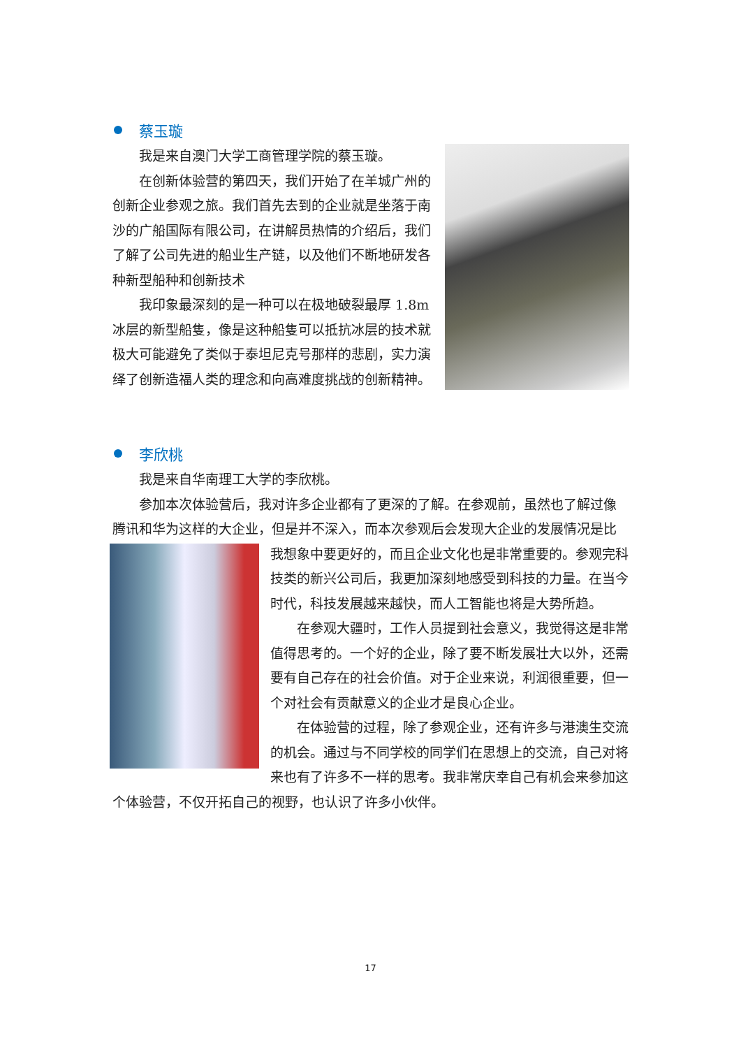蔡玉璇
我是来自澳门大学工商管理学院的蔡玉璇。
在创新体验营的第四天，我们开始了在羊城广州的创新企业参观之旅。我们首先去到的企业就是坐落于南沙的广船国际有限公司，在讲解员热情的介绍后，我们了解了公司先进的船业生产链，以及他们不断地研发各种新型船种和创新技术
我印象最深刻的是一种可以在极地破裂最厚 1.8m 冰层的新型船隻，像是这种船隻可以抵抗冰层的技术就极大可能避免了类似于泰坦尼克号那样的悲剧，实力演绎了创新造福人类的理念和向高难度挑战的创新精神。
李欣桃
我是来自华南理工大学的李欣桃。
参加本次体验营后，我对许多企业都有了更深的了解。在参观前，虽然也了解过像腾讯和华为这样的大企业，但是并不深入，而本次参观后会发现大企业的 发展情况是比我想象中要更好的，而且企业文化也是非常重要的。参观完科技类的新兴公司后，我更加深刻地感受到科技的力量。在当今时代，科技发展越来越快，而人工智能也将是大势所趋。
在参观大疆时，工作人员提到社会意义，我觉得这是非常值得思考的。一个好的企业，除了要不断发展壮大以外，还需要有自己存在的社会价值。对于企业来说，利润很重要，但一个对社会有贡献意义的企业才是良心企业。
在体验营的过程，除了参观企业，还有许多与港澳生交流的机会。通过与不同学校的同学们在思想上的交流，自己对将来也有了许多不一样的思考。我非常庆幸自己有机会来参加这个体验营，不仅开拓自己的视野，也认识了许多小伙伴。
17